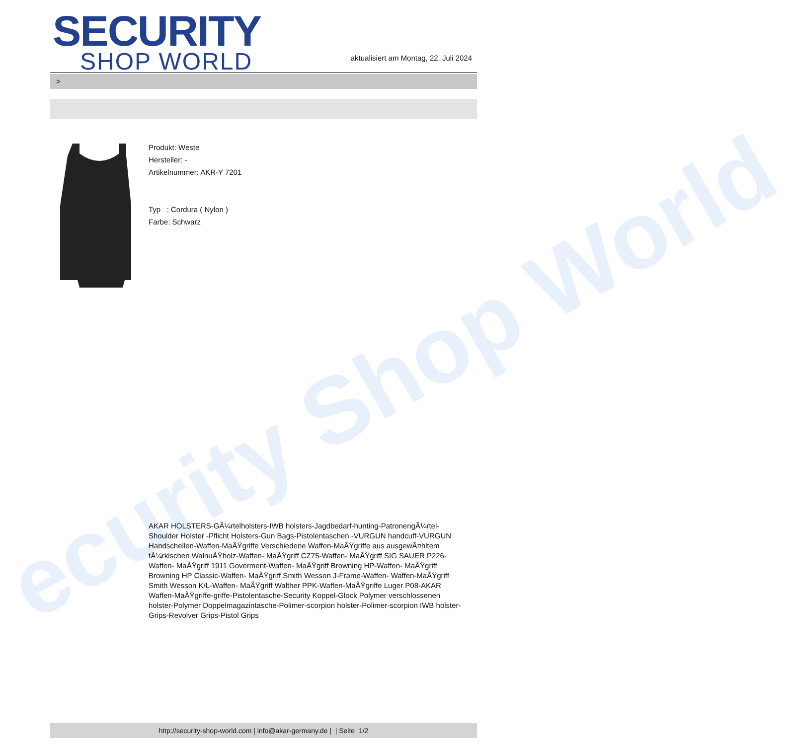ecurity Shop World
SECURITY
SHOP WORLD
aktualisiert am Montag, 22. Juli 2024
>
Produkt: Weste
Hersteller: -
Artikelnummer: AKR-Y 7201
Typ : Cordura ( Nylon )
Farbe: Schwarz
AKAR HOLSTERS-GÃ¼rtelholsters-IWB holsters-Jagdbedarf-hunting-PatronengÃ¼rtel- Shoulder Holster -Pflicht Holsters-Gun Bags-Pistolentaschen -VURGUN handcuff-VURGUN Handschellen-Waffen-MaÃŸgriffe Verschiedene Waffen-MaÃŸgriffe aus ausgewÃ¤hltem tÃ¼rkischen WalnuÃŸholz-Waffen- MaÃŸgriff CZ75-Waffen- MaÃŸgriff SIG SAUER P226-Waffen- MaÃŸgriff 1911 Goverment-Waffen- MaÃŸgriff Browning HP-Waffen- MaÃŸgriff Browning HP Classic-Waffen- MaÃŸgriff Smith Wesson J-Frame-Waffen- Waffen-MaÃŸgriff Smith Wesson K/L-Waffen- MaÃŸgriff Walther PPK-Waffen-MaÃŸgriffe Luger P08-AKAR Waffen-MaÃŸgriffe-griffe-Pistolentasche-Security Koppel-Glock Polymer verschlossenen holster-Polymer Doppelmagazintasche-Polimer-scorpion holster-Polimer-scorpion IWB holster-Grips-Revolver Grips-Pistol Grips
http://security-shop-world.com | info@akar-germany.de | | Seite 1/2